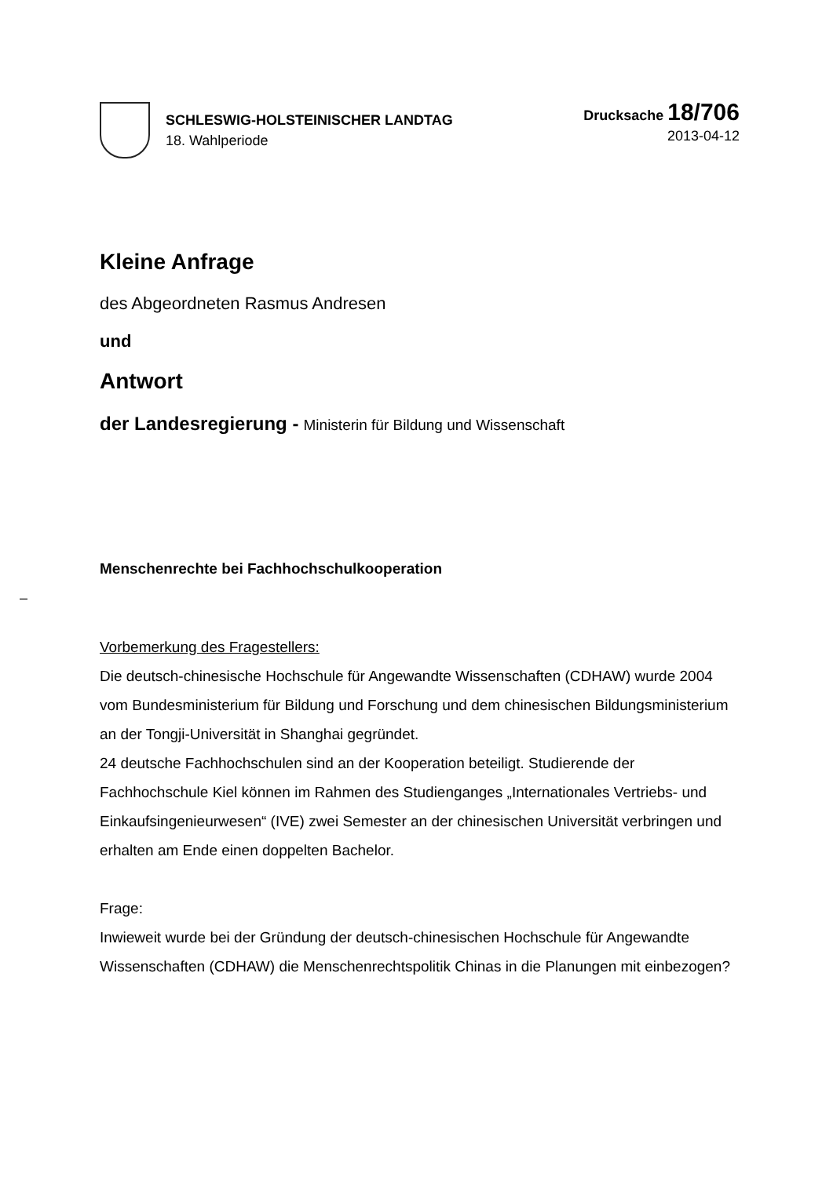SCHLESWIG-HOLSTEINISCHER LANDTAG
18. Wahlperiode
Drucksache 18/706
2013-04-12
Kleine Anfrage
des Abgeordneten Rasmus Andresen
und
Antwort
der Landesregierung - Ministerin für Bildung und Wissenschaft
Menschenrechte bei Fachhochschulkooperation
Vorbemerkung des Fragestellers:
Die deutsch-chinesische Hochschule für Angewandte Wissenschaften (CDHAW) wurde 2004 vom Bundesministerium für Bildung und Forschung und dem chinesischen Bildungsministerium an der Tongji-Universität in Shanghai gegründet.
24 deutsche Fachhochschulen sind an der Kooperation beteiligt. Studierende der Fachhochschule Kiel können im Rahmen des Studienganges „Internationales Vertriebs- und Einkaufsingenieurwesen“ (IVE) zwei Semester an der chinesischen Universität verbringen und erhalten am Ende einen doppelten Bachelor.
Frage:
Inwieweit wurde bei der Gründung der deutsch-chinesischen Hochschule für Angewandte Wissenschaften (CDHAW) die Menschenrechtspolitik Chinas in die Planungen mit einbezogen?
–